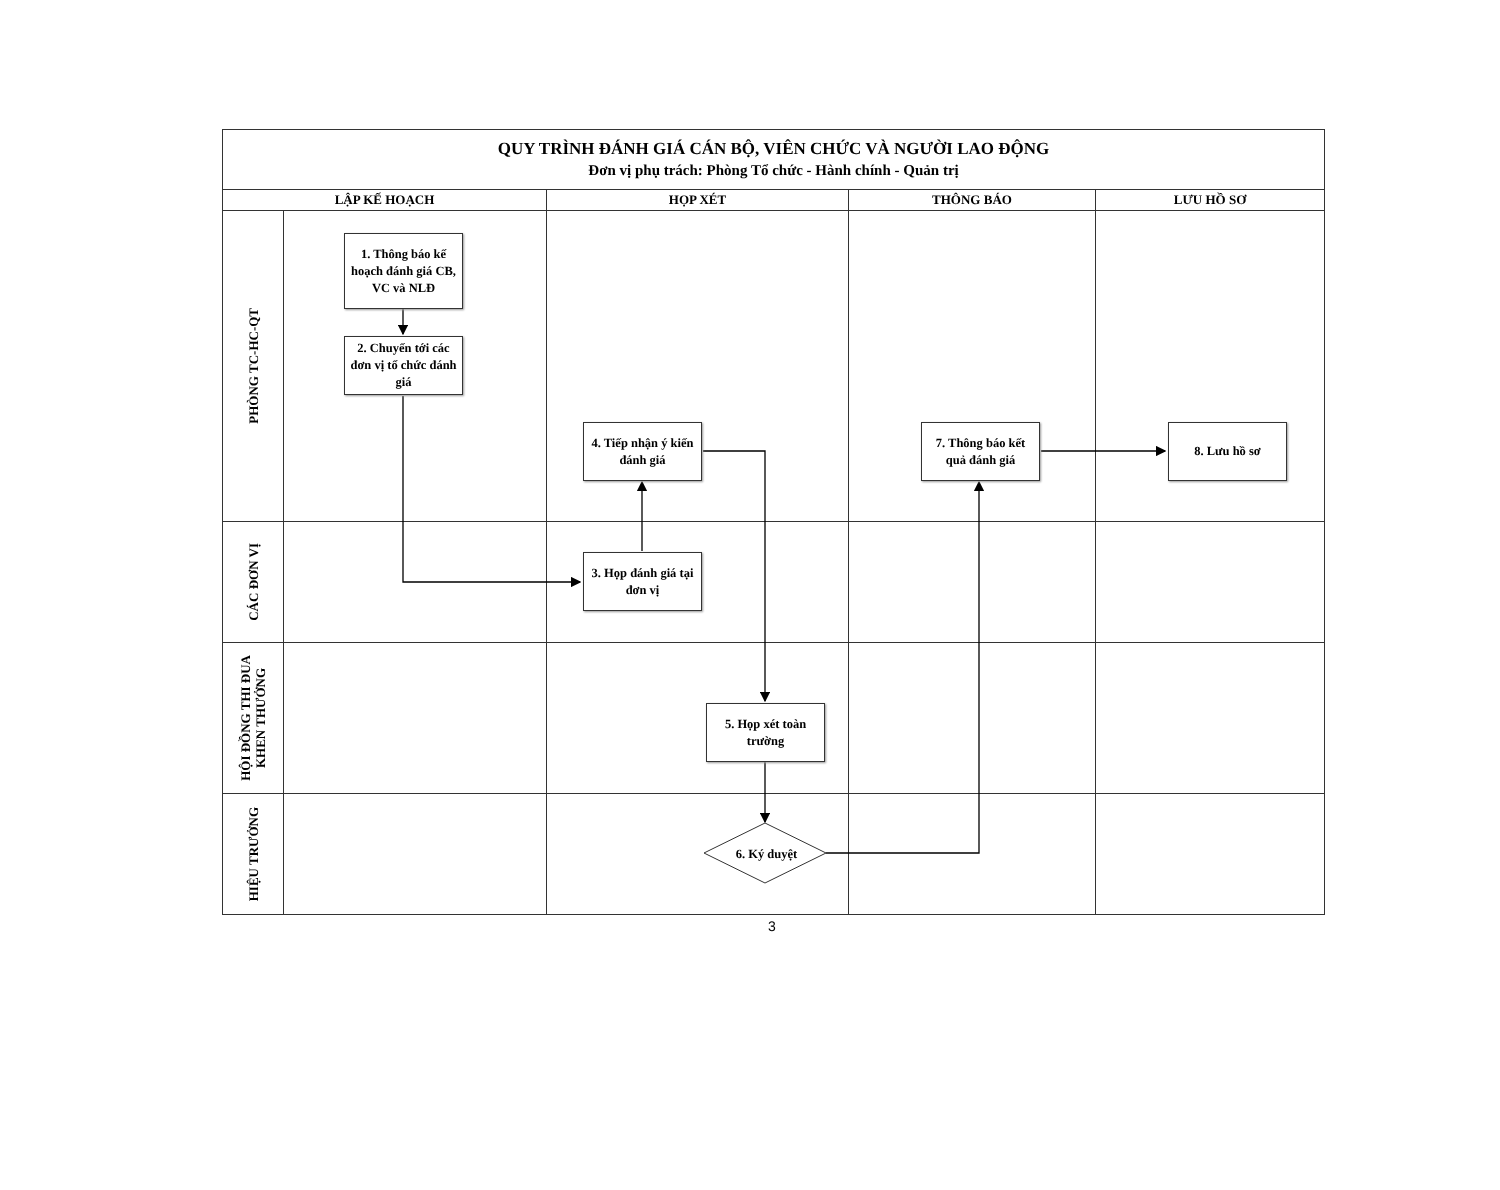| QUY TRÌNH ĐÁNH GIÁ CÁN BỘ, VIÊN CHỨC VÀ NGƯỜI LAO ĐỘNG Đơn vị phụ trách: Phòng Tổ chức - Hành chính - Quản trị | | | | |
| LẬP KẾ HOẠCH | | HỌP XÉT | THÔNG BÁO | LƯU HỒ SƠ |
| PHÒNG TC-HC-QT | 1. Thông báo kế hoạch đánh giá CB, VC và NLĐ 2. Chuyển tới các đơn vị tổ chức đánh giá | 4. Tiếp nhận ý kiến đánh giá | 7. Thông báo kết quả đánh giá | 8. Lưu hồ sơ |
| CÁC ĐƠN VỊ | | 3. Họp đánh giá tại đơn vị | | |
| HỘI ĐỒNG THI ĐUA KHEN THƯỞNG | | 5. Họp xét toàn trường | | |
| HIỆU TRƯỞNG | | 6. Ký duyệt | | |
3